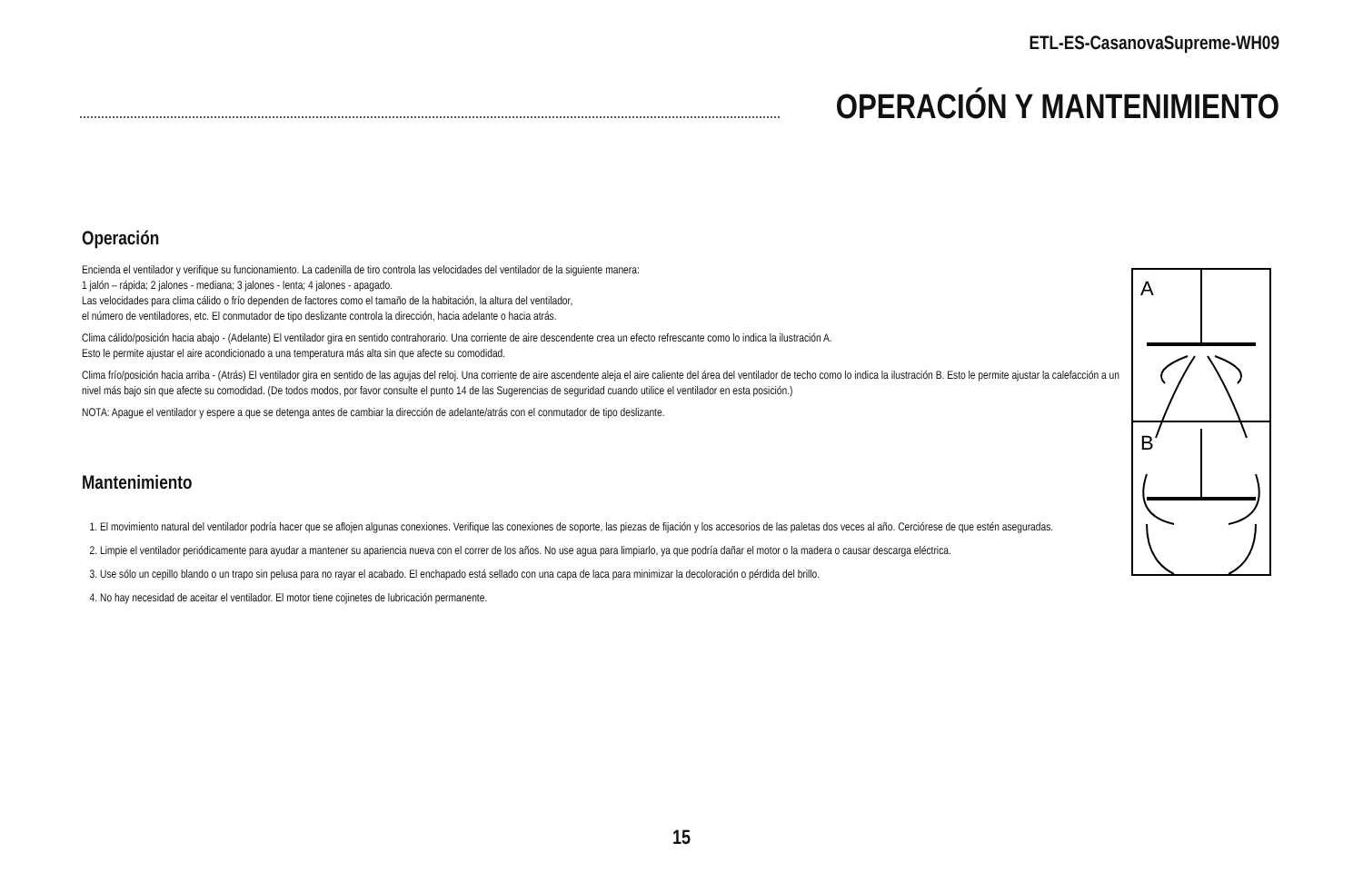ETL-ES-CasanovaSupreme-WH09
OPERACIÓN Y MANTENIMIENTO
Operación
Encienda el ventilador y verifique su funcionamiento. La cadenilla de tiro controla las velocidades del ventilador de la siguiente manera:
1 jalón – rápida; 2 jalones - mediana; 3 jalones - lenta; 4 jalones - apagado.
Las velocidades para clima cálido o frío dependen de factores como el tamaño de la habitación, la altura del ventilador,
el número de ventiladores, etc. El conmutador de tipo deslizante controla la dirección, hacia adelante o hacia atrás.
Clima cálido/posición hacia abajo - (Adelante) El ventilador gira en sentido contrahorario. Una corriente de aire descendente crea un efecto refrescante como lo indica la ilustración A.
Esto le permite ajustar el aire acondicionado a una temperatura más alta sin que afecte su comodidad.
Clima frío/posición hacia arriba - (Atrás) El ventilador gira en sentido de las agujas del reloj. Una corriente de aire ascendente aleja el aire caliente del área del ventilador de techo como lo indica la ilustración B. Esto le permite ajustar la calefacción a un nivel más bajo sin que afecte su comodidad. (De todos modos, por favor consulte el punto 14 de las Sugerencias de seguridad cuando utilice el ventilador en esta posición.)
NOTA: Apague el ventilador y espere a que se detenga antes de cambiar la dirección de adelante/atrás con el conmutador de tipo deslizante.
Mantenimiento
1. El movimiento natural del ventilador podría hacer que se aflojen algunas conexiones. Verifique las conexiones de soporte, las piezas de fijación y los accesorios de las paletas dos veces al año. Cerciórese de que estén aseguradas.
2. Limpie el ventilador periódicamente para ayudar a mantener su apariencia nueva con el correr de los años. No use agua para limpiarlo, ya que podría dañar el motor o la madera o causar descarga eléctrica.
3. Use sólo un cepillo blando o un trapo sin pelusa para no rayar el acabado. El enchapado está sellado con una capa de laca para minimizar la decoloración o pérdida del brillo.
4. No hay necesidad de aceitar el ventilador. El motor tiene cojinetes de lubricación permanente.
A
B
15